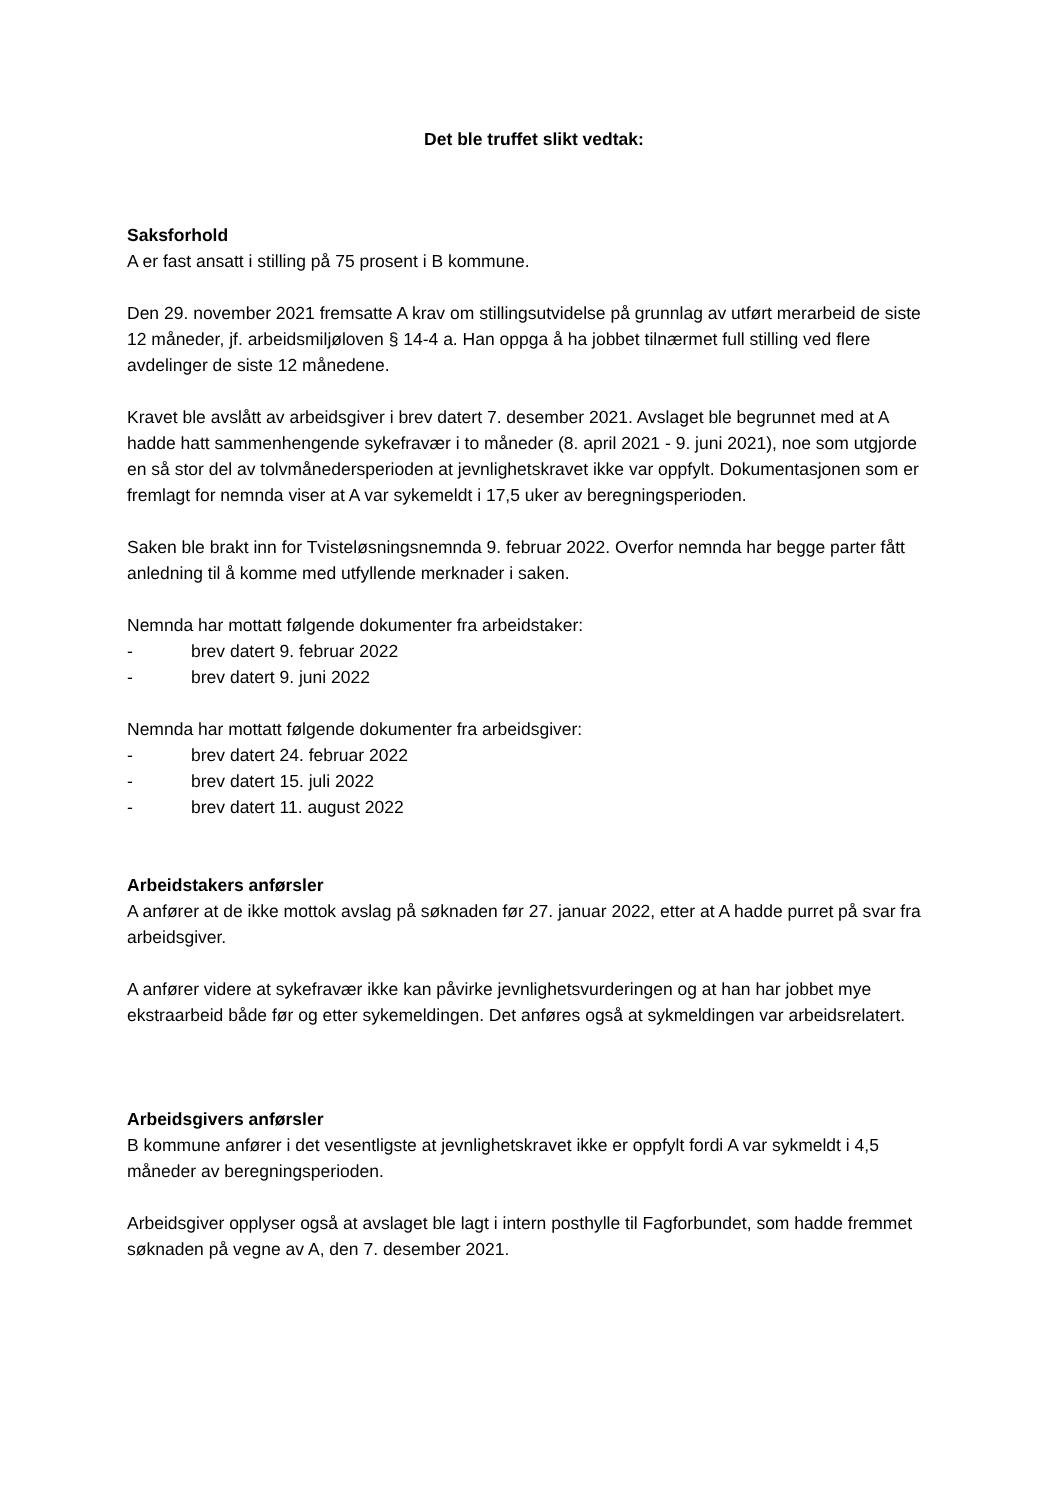Det ble truffet slikt vedtak:
Saksforhold
A er fast ansatt i stilling på 75 prosent i B kommune.
Den 29. november 2021 fremsatte A krav om stillingsutvidelse på grunnlag av utført merarbeid de siste 12 måneder, jf. arbeidsmiljøloven § 14-4 a. Han oppga å ha jobbet tilnærmet full stilling ved flere avdelinger de siste 12 månedene.
Kravet ble avslått av arbeidsgiver i brev datert 7. desember 2021. Avslaget ble begrunnet med at A hadde hatt sammenhengende sykefravær i to måneder (8. april 2021 - 9. juni 2021), noe som utgjorde en så stor del av tolvmånedersperioden at jevnlighetskravet ikke var oppfylt. Dokumentasjonen som er fremlagt for nemnda viser at A var sykemeldt i 17,5 uker av beregningsperioden.
Saken ble brakt inn for Tvisteløsningsnemnda 9. februar 2022. Overfor nemnda har begge parter fått anledning til å komme med utfyllende merknader i saken.
Nemnda har mottatt følgende dokumenter fra arbeidstaker:
- brev datert 9. februar 2022
- brev datert 9. juni 2022
Nemnda har mottatt følgende dokumenter fra arbeidsgiver:
- brev datert 24. februar 2022
- brev datert 15. juli 2022
- brev datert 11. august 2022
Arbeidstakers anførsler
A anfører at de ikke mottok avslag på søknaden før 27. januar 2022, etter at A hadde purret på svar fra arbeidsgiver.
A anfører videre at sykefravær ikke kan påvirke jevnlighetsvurderingen og at han har jobbet mye ekstraarbeid både før og etter sykemeldingen. Det anføres også at sykmeldingen var arbeidsrelatert.
Arbeidsgivers anførsler
B kommune anfører i det vesentligste at jevnlighetskravet ikke er oppfylt fordi A var sykmeldt i 4,5 måneder av beregningsperioden.
Arbeidsgiver opplyser også at avslaget ble lagt i intern posthylle til Fagforbundet, som hadde fremmet søknaden på vegne av A, den 7. desember 2021.